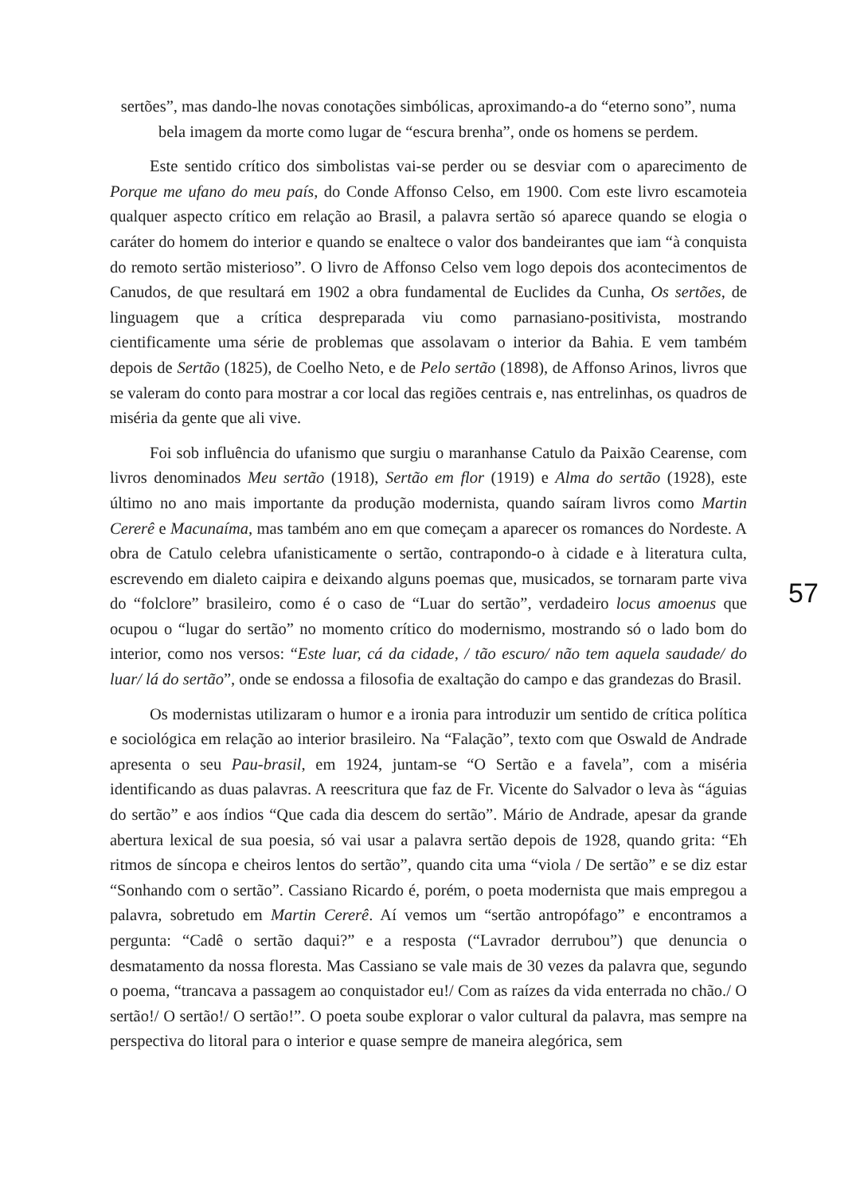sertões”, mas dando-lhe novas conotações simbólicas, aproximando-a do “eterno sono”, numa bela imagem da morte como lugar de “escura brenha”, onde os homens se perdem.
Este sentido crítico dos simbolistas vai-se perder ou se desviar com o aparecimento de Porque me ufano do meu país, do Conde Affonso Celso, em 1900. Com este livro escamoteia qualquer aspecto crítico em relação ao Brasil, a palavra sertão só aparece quando se elogia o caráter do homem do interior e quando se enaltece o valor dos bandeirantes que iam “à conquista do remoto sertão misterioso”. O livro de Affonso Celso vem logo depois dos acontecimentos de Canudos, de que resultará em 1902 a obra fundamental de Euclides da Cunha, Os sertões, de linguagem que a crítica despreparada viu como parnasiano-positivista, mostrando cientificamente uma série de problemas que assolavam o interior da Bahia. E vem também depois de Sertão (1825), de Coelho Neto, e de Pelo sertão (1898), de Affonso Arinos, livros que se valeram do conto para mostrar a cor local das regiões centrais e, nas entrelinhas, os quadros de miséria da gente que ali vive.
Foi sob influência do ufanismo que surgiu o maranhanse Catulo da Paixão Cearense, com livros denominados Meu sertão (1918), Sertão em flor (1919) e Alma do sertão (1928), este último no ano mais importante da produção modernista, quando saíram livros como Martin Cererê e Macunaíma, mas também ano em que começam a aparecer os romances do Nordeste. A obra de Catulo celebra ufanisticamente o sertão, contrapondo-o à cidade e à literatura culta, escrevendo em dialeto caipira e deixando alguns poemas que, musicados, se tornaram parte viva do “folclore” brasileiro, como é o caso de “Luar do sertão”, verdadeiro locus amoenus que ocupou o “lugar do sertão” no momento crítico do modernismo, mostrando só o lado bom do interior, como nos versos: “Este luar, cá da cidade, / tão escuro/ não tem aquela saudade/ do luar/ lá do sertão”, onde se endossa a filosofia de exaltação do campo e das grandezas do Brasil.
Os modernistas utilizaram o humor e a ironia para introduzir um sentido de crítica política e sociológica em relação ao interior brasileiro. Na “Falação”, texto com que Oswald de Andrade apresenta o seu Pau-brasil, em 1924, juntam-se “O Sertão e a favela”, com a miséria identificando as duas palavras. A reescritura que faz de Fr. Vicente do Salvador o leva às “águias do sertão” e aos índios “Que cada dia descem do sertão”. Mário de Andrade, apesar da grande abertura lexical de sua poesia, só vai usar a palavra sertão depois de 1928, quando grita: “Eh ritmos de síncopa e cheiros lentos do sertão”, quando cita uma “viola / De sertão” e se diz estar “Sonhando com o sertão”. Cassiano Ricardo é, porém, o poeta modernista que mais empregou a palavra, sobretudo em Martin Cererê. Aí vemos um “sertão antropófago” e encontramos a pergunta: “Cadê o sertão daqui?” e a resposta (“Lavrador derrubou”) que denuncia o desmatamento da nossa floresta. Mas Cassiano se vale mais de 30 vezes da palavra que, segundo o poema, “trancava a passagem ao conquistador eu!/ Com as raízes da vida enterrada no chão./ O sertão!/ O sertão!/ O sertão!”. O poeta soube explorar o valor cultural da palavra, mas sempre na perspectiva do litoral para o interior e quase sempre de maneira alegórica, sem
57